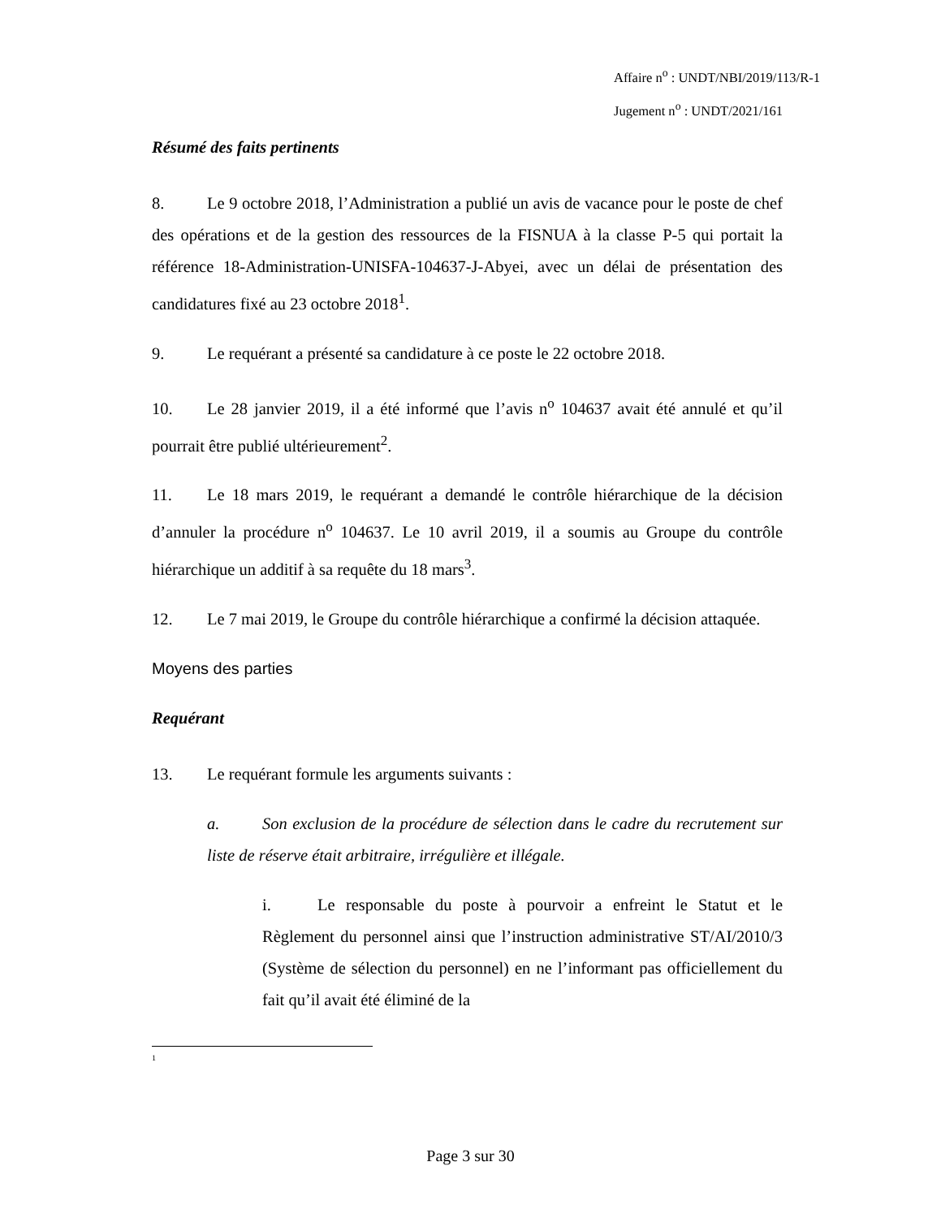Affaire n<sup>o</sup> : UNDT/NBI/2019/113/R-1
Jugement n<sup>o</sup> : UNDT/2021/161
Résumé des faits pertinents
8. Le 9 octobre 2018, l’Administration a publié un avis de vacance pour le poste de chef des opérations et de la gestion des ressources de la FISNUA à la classe P-5 qui portait la référence 18-Administration-UNISFA-104637-J-Abyei, avec un délai de présentation des candidatures fixé au 23 octobre 2018<sup>1</sup>.
9. Le requérant a présenté sa candidature à ce poste le 22 octobre 2018.
10. Le 28 janvier 2019, il a été informé que l’avis n<sup>o</sup> 104637 avait été annulé et qu’il pourrait être publié ultérieurement<sup>2</sup>.
11. Le 18 mars 2019, le requérant a demandé le contrôle hiérarchique de la décision d’annuler la procédure n<sup>o</sup> 104637. Le 10 avril 2019, il a soumis au Groupe du contrôle hiérarchique un additif à sa requête du 18 mars<sup>3</sup>.
12. Le 7 mai 2019, le Groupe du contrôle hiérarchique a confirmé la décision attaquée.
Moyens des parties
Requérant
13. Le requérant formule les arguments suivants :
a. Son exclusion de la procédure de sélection dans le cadre du recrutement sur liste de réserve était arbitraire, irrégulière et illégale.
i. Le responsable du poste à pourvoir a enfreint le Statut et le Règlement du personnel ainsi que l’instruction administrative ST/AI/2010/3 (Système de sélection du personnel) en ne l’informant pas officiellement du fait qu’il avait été éliminé de la
1
Page 3 sur 30